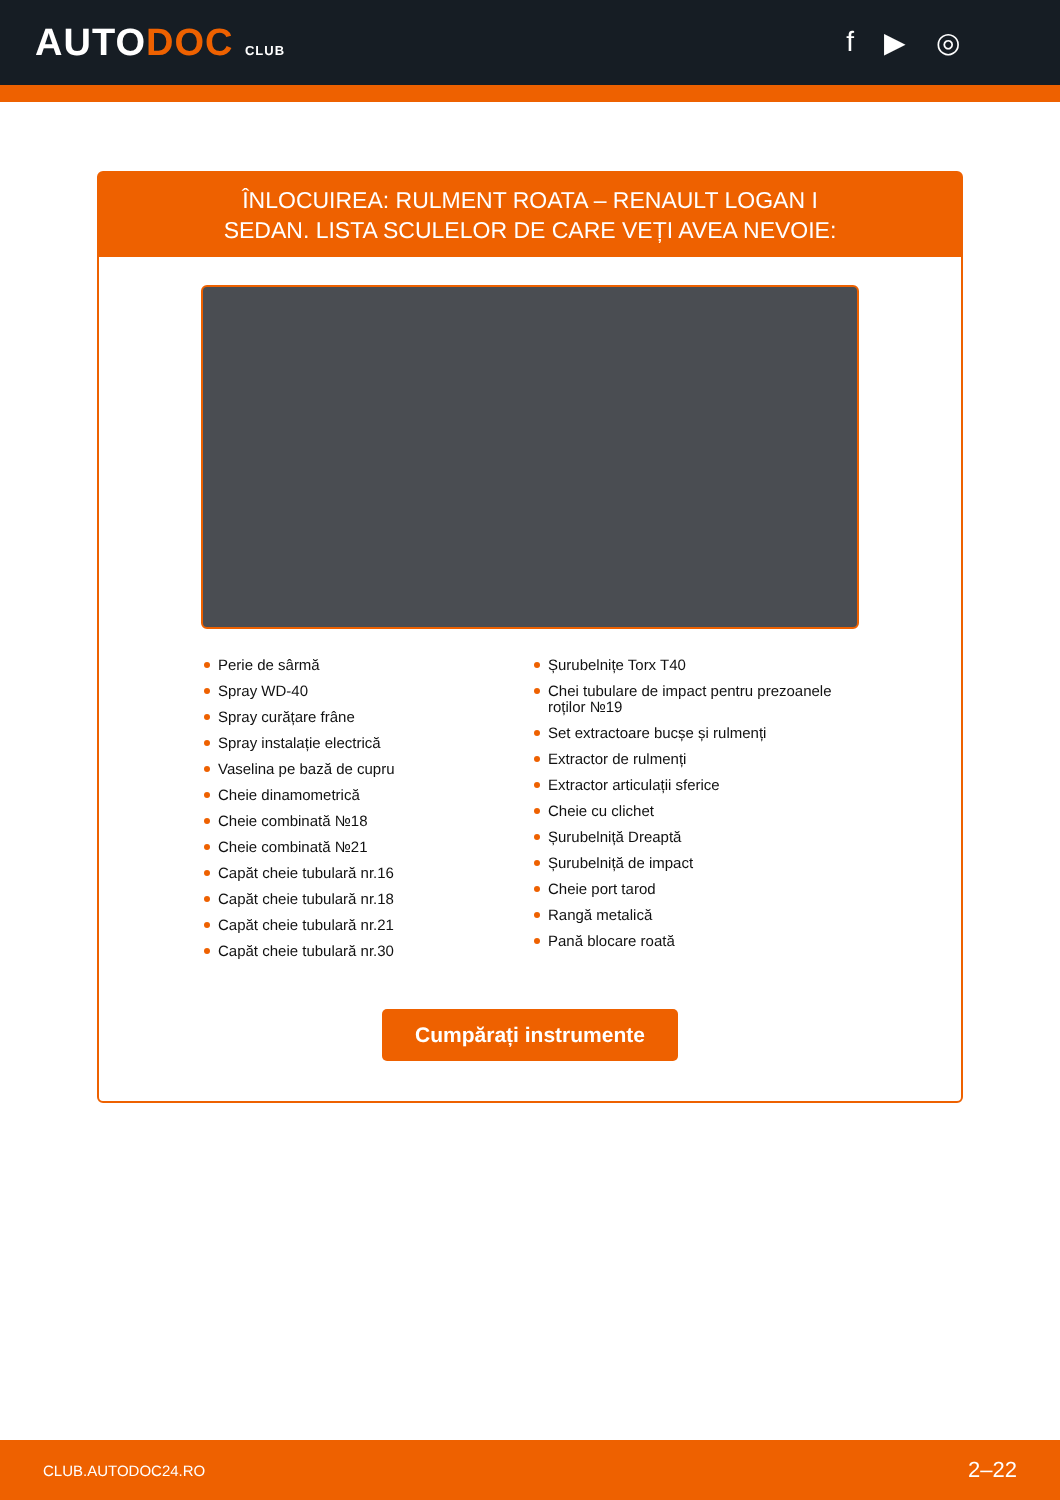AUTODOC CLUB
f ▶ ◎
ÎNLOCUIREA: RULMENT ROATA – RENAULT LOGAN I
SEDAN. LISTA SCULELOR DE CARE VEȚI AVEA NEVOIE:
Perie de sârmă
Spray WD-40
Spray curățare frâne
Spray instalație electrică
Vaselina pe bază de cupru
Cheie dinamometrică
Cheie combinată №18
Cheie combinată №21
Capăt cheie tubulară nr.16
Capăt cheie tubulară nr.18
Capăt cheie tubulară nr.21
Capăt cheie tubulară nr.30
Șurubelnițe Torx T40
Chei tubulare de impact pentru prezoanele roților №19
Set extractoare bucșe și rulmenți
Extractor de rulmenți
Extractor articulații sferice
Cheie cu clichet
Șurubelniță Dreaptă
Șurubelniță de impact
Cheie port tarod
Rangă metalică
Pană blocare roată
Cumpărați instrumente
CLUB.AUTODOC24.RO 2–22